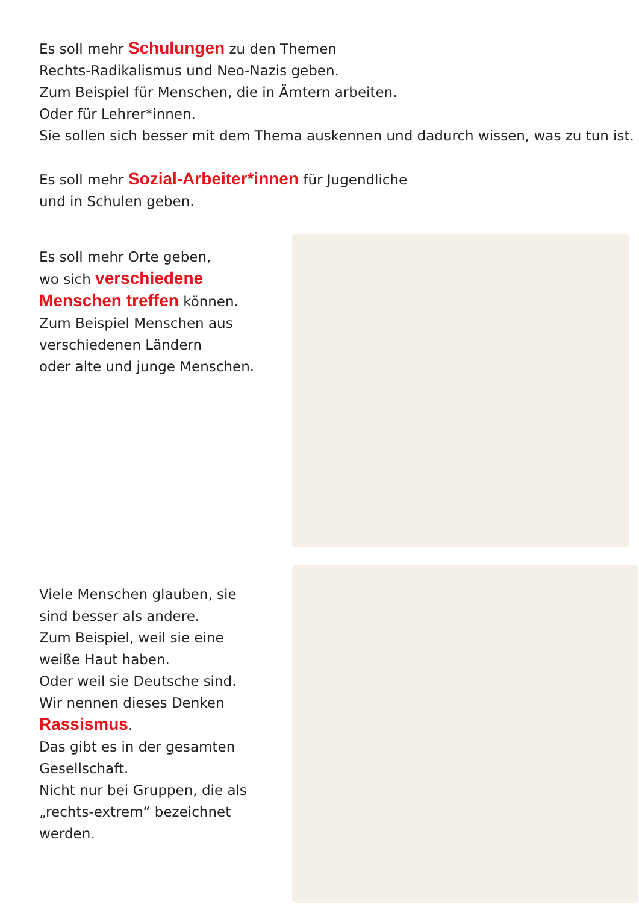Es soll mehr Schulungen zu den Themen
Rechts-Radikalismus und Neo-Nazis geben.
Zum Beispiel für Menschen, die in Ämtern arbeiten.
Oder für Lehrer*innen.
Sie sollen sich besser mit dem Thema auskennen und dadurch wissen, was zu tun ist.
Es soll mehr Sozial-Arbeiter*innen für Jugendliche
und in Schulen geben.
Es soll mehr Orte geben,
wo sich verschiedene
Menschen treffen können.
Zum Beispiel Menschen aus
verschiedenen Ländern
oder alte und junge Menschen.
Viele Menschen glauben, sie
sind besser als andere.
Zum Beispiel, weil sie eine
weiße Haut haben.
Oder weil sie Deutsche sind.
Wir nennen dieses Denken
Rassismus.
Das gibt es in der gesamten
Gesellschaft.
Nicht nur bei Gruppen, die als
„rechts-extrem“ bezeichnet
werden.